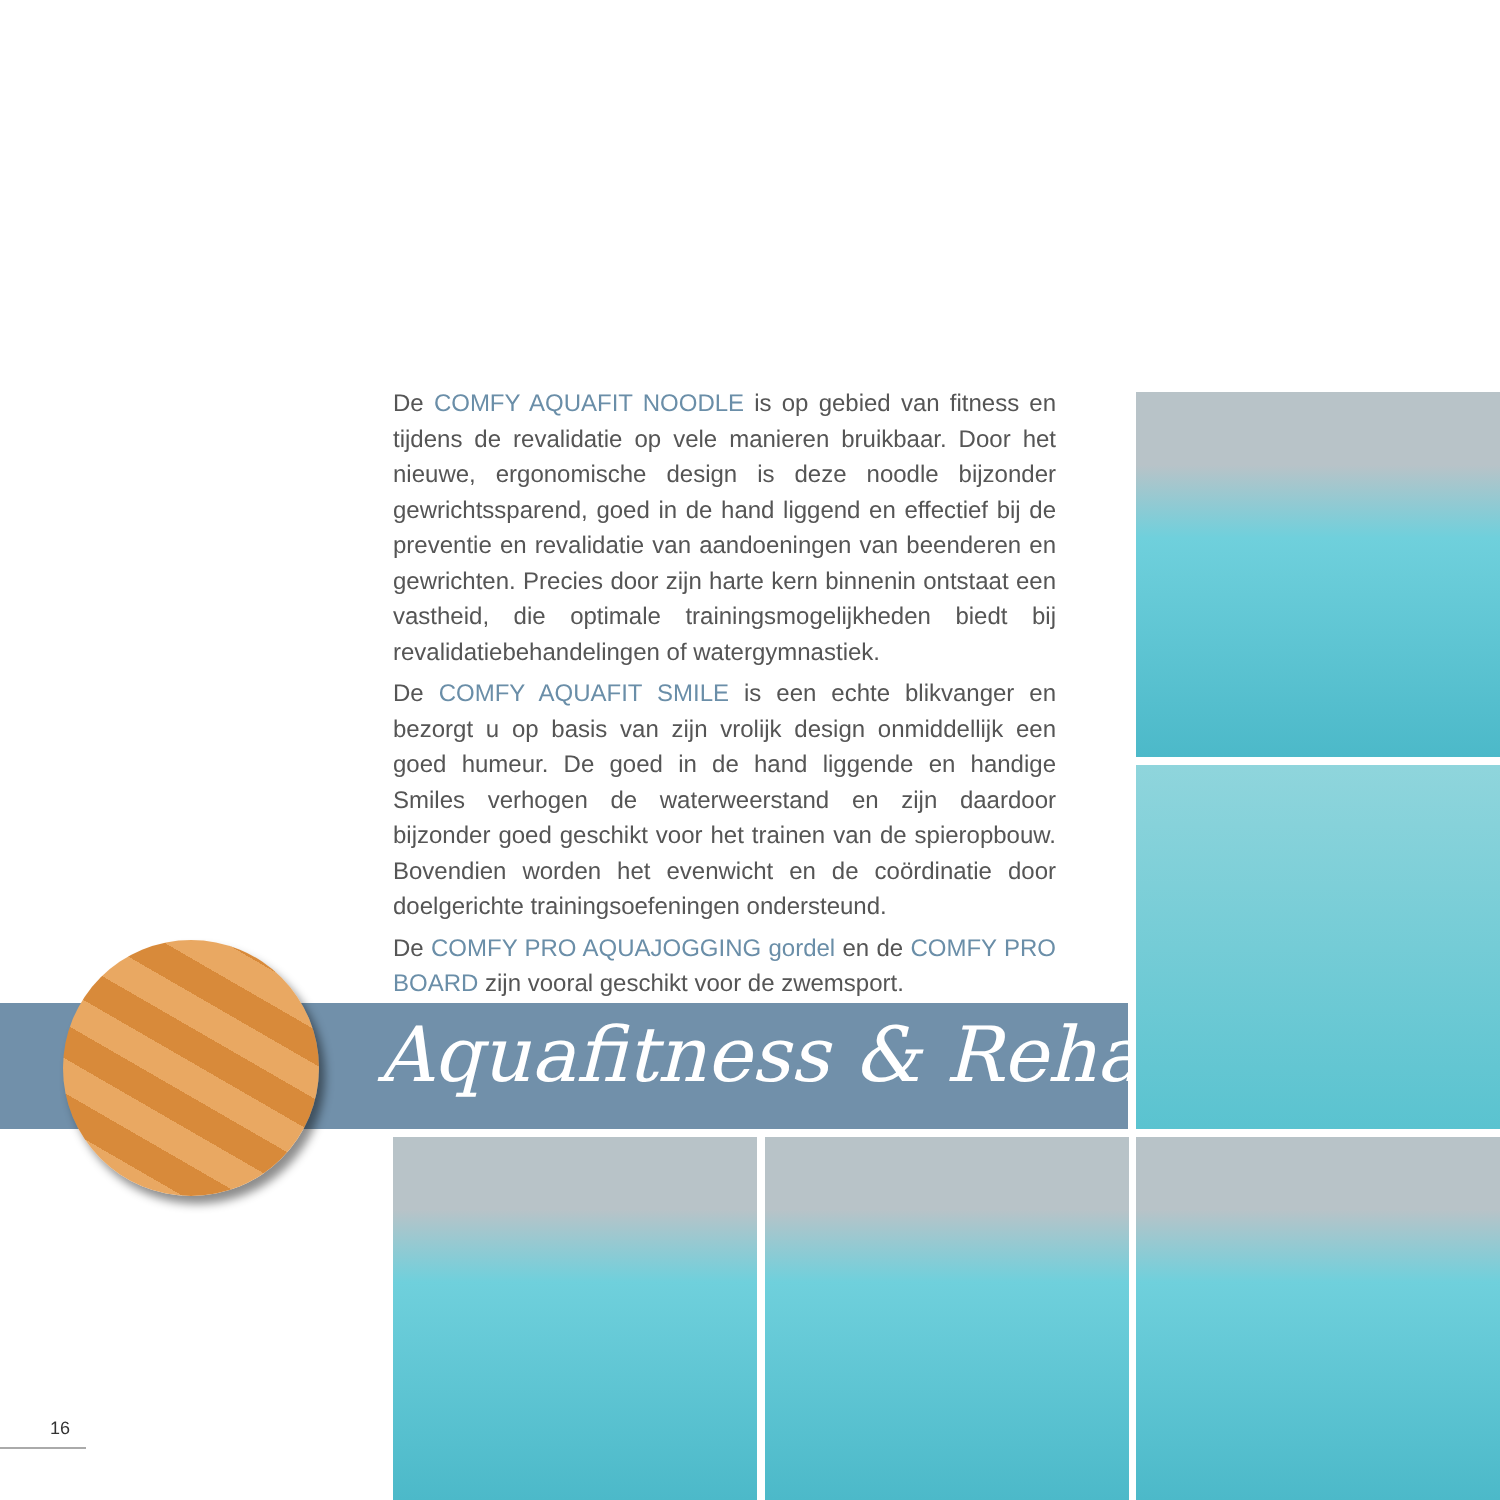De COMFY AQUAFIT NOODLE is op gebied van fitness en tijdens de revalidatie op vele manieren bruikbaar. Door het nieuwe, ergonomische design is deze noodle bijzonder gewrichtssparend, goed in de hand liggend en effectief bij de preventie en revalidatie van aandoeningen van beenderen en gewrichten. Precies door zijn harte kern binnenin ontstaat een vastheid, die optimale trainingsmogelijkheden biedt bij revalidatiebehandelingen of watergymnastiek.
De COMFY AQUAFIT SMILE is een echte blikvanger en bezorgt u op basis van zijn vrolijk design onmiddellijk een goed humeur. De goed in de hand liggende en handige Smiles verhogen de waterweerstand en zijn daardoor bijzonder goed geschikt voor het trainen van de spieropbouw. Bovendien worden het evenwicht en de coördinatie door doelgerichte trainingsoefeningen ondersteund.
De COMFY PRO AQUAJOGGING gordel en de COMFY PRO BOARD zijn vooral geschikt voor de zwemsport.
Aquafitness & Reha
16